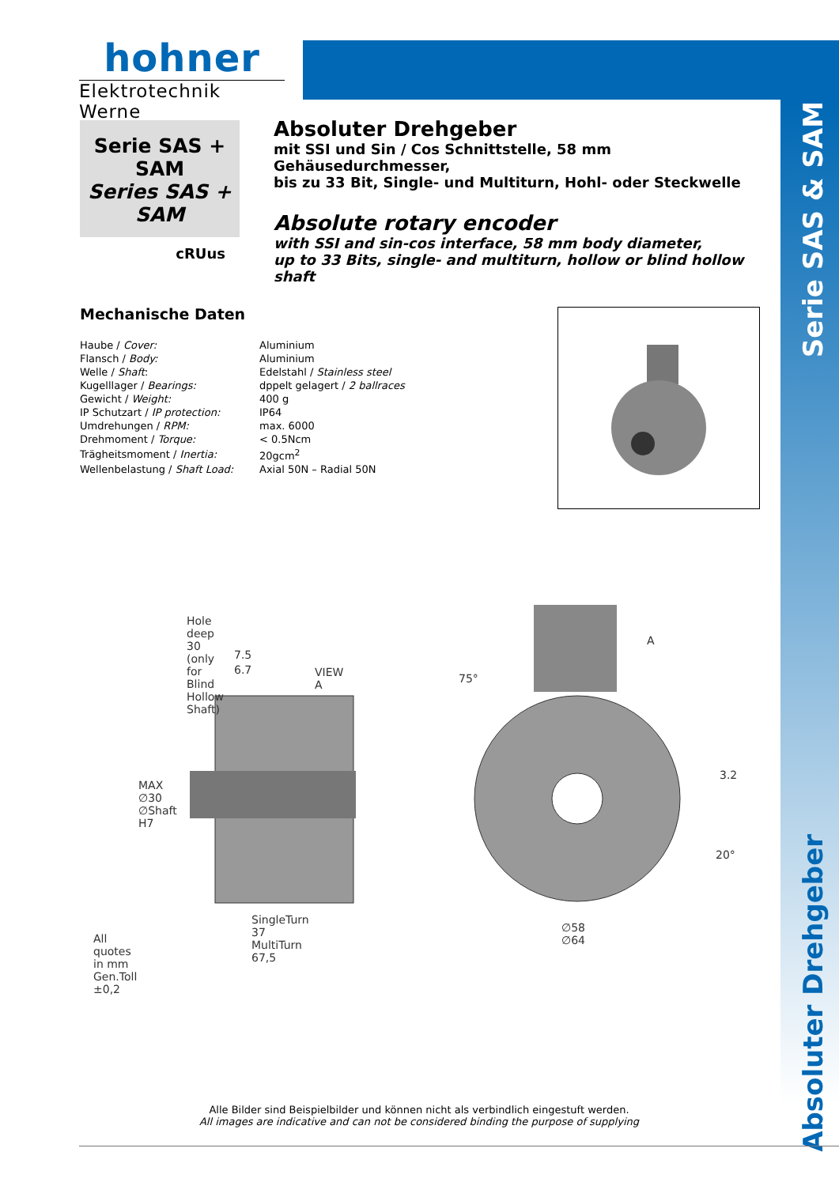hohner
Elektrotechnik Werne
Serie SAS + SAM
Series SAS + SAM
cRUus
Absoluter Drehgeber
mit SSI und Sin / Cos Schnittstelle, 58 mm Gehäusedurchmesser,
bis zu 33 Bit, Single- und Multiturn, Hohl- oder Steckwelle
Absolute rotary encoder
with SSI and sin-cos interface, 58 mm body diameter,
up to 33 Bits, single- and multiturn, hollow or blind hollow shaft
Mechanische Daten
| Haube / Cover: | Aluminium |
| Flansch / Body: | Aluminium |
| Welle / Shaft : | Edelstahl / Stainless steel |
| Kugelllager / Bearings: | dppelt gelagert / 2 ballraces |
| Gewicht / Weight: | 400 g |
| IP Schutzart / IP protection: | IP64 |
| Umdrehungen / RPM: | max. 6000 |
| Drehmoment / Torque: | < 0.5Ncm |
| Trägheitsmoment / Inertia: | 20gcm<sup>2</sup> |
| Wellenbelastung / Shaft Load: | Axial 50N – Radial 50N |
Serie SAS & SAM
Absoluter Drehgeber
Hole deep 30
(only for Blind Hollow Shaft)
7.5
6.7 VIEW A
A
75°
3.2
20°
MAX ∅30 ∅Shaft H7
SingleTurn 37
MultiTurn 67,5
∅58
∅64
All quotes in mm
Gen.Toll ±0,2
Alle Bilder sind Beispielbilder und können nicht als verbindlich eingestuft werden.
All images are indicative and can not be considered binding the purpose of supplying